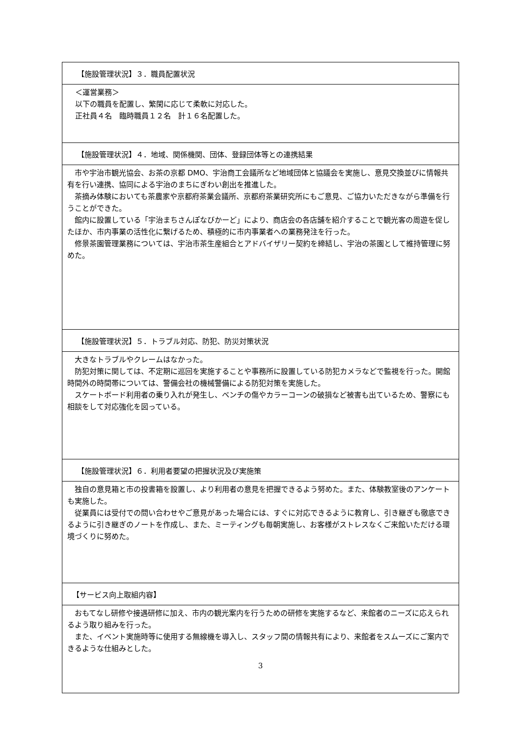| 【施設管理状況】３．職員配置状況 |
| --- |
| ＜運営業務＞ 以下の職員を配置し、繁閑に応じて柔軟に対応した。 正社員４名 臨時職員１２名 計１６名配置した。 |
| 【施設管理状況】４．地域、関係機関、団体、登録団体等との連携結果 |
| 市や宇治市観光協会、お茶の京都 DMO、宇治商工会議所など地域団体と協議会を実施し、意見交換並びに情報共有を行い連携、協同による宇治のまちにぎわい創出を推進した。 茶摘み体験においても茶農家や京都府茶業会議所、京都府茶業研究所にもご意見、ご協力いただきながら準備を行うことができた。 館内に設置している「宇治まちさんぽなびかーど」により、商店会の各店舗を紹介することで観光客の周遊を促したほか、市内事業の活性化に繋げるため、積極的に市内事業者への業務発注を行った。 修景茶園管理業務については、宇治市茶生産組合とアドバイザリー契約を締結し、宇治の茶園として維持管理に努めた。 |
| 【施設管理状況】５．トラブル対応、防犯、防災対策状況 |
| 大きなトラブルやクレームはなかった。 防犯対策に関しては、不定期に巡回を実施することや事務所に設置している防犯カメラなどで監視を行った。開館時間外の時間帯については、警備会社の機械警備による防犯対策を実施した。 スケートボード利用者の乗り入れが発生し、ベンチの傷やカラーコーンの破損など被害も出ているため、警察にも相談をして対応強化を図っている。 |
| 【施設管理状況】６．利用者要望の把握状況及び実施策 |
| 独自の意見箱と市の投書箱を設置し、より利用者の意見を把握できるよう努めた。また、体験教室後のアンケートも実施した。 従業員には受付での問い合わせやご意見があった場合には、すぐに対応できるように教育し、引き継ぎも徹底できるように引き継ぎのノートを作成し、また、ミーティングも毎朝実施し、お客様がストレスなくご来館いただける環境づくりに努めた。 |
| 【サービス向上取組内容】 |
| おもてなし研修や接遇研修に加え、市内の観光案内を行うための研修を実施するなど、来館者のニーズに応えられるよう取り組みを行った。 また、イベント実施時等に使用する無線機を導入し、スタッフ間の情報共有により、来館者をスムーズにご案内できるような仕組みとした。 |
3